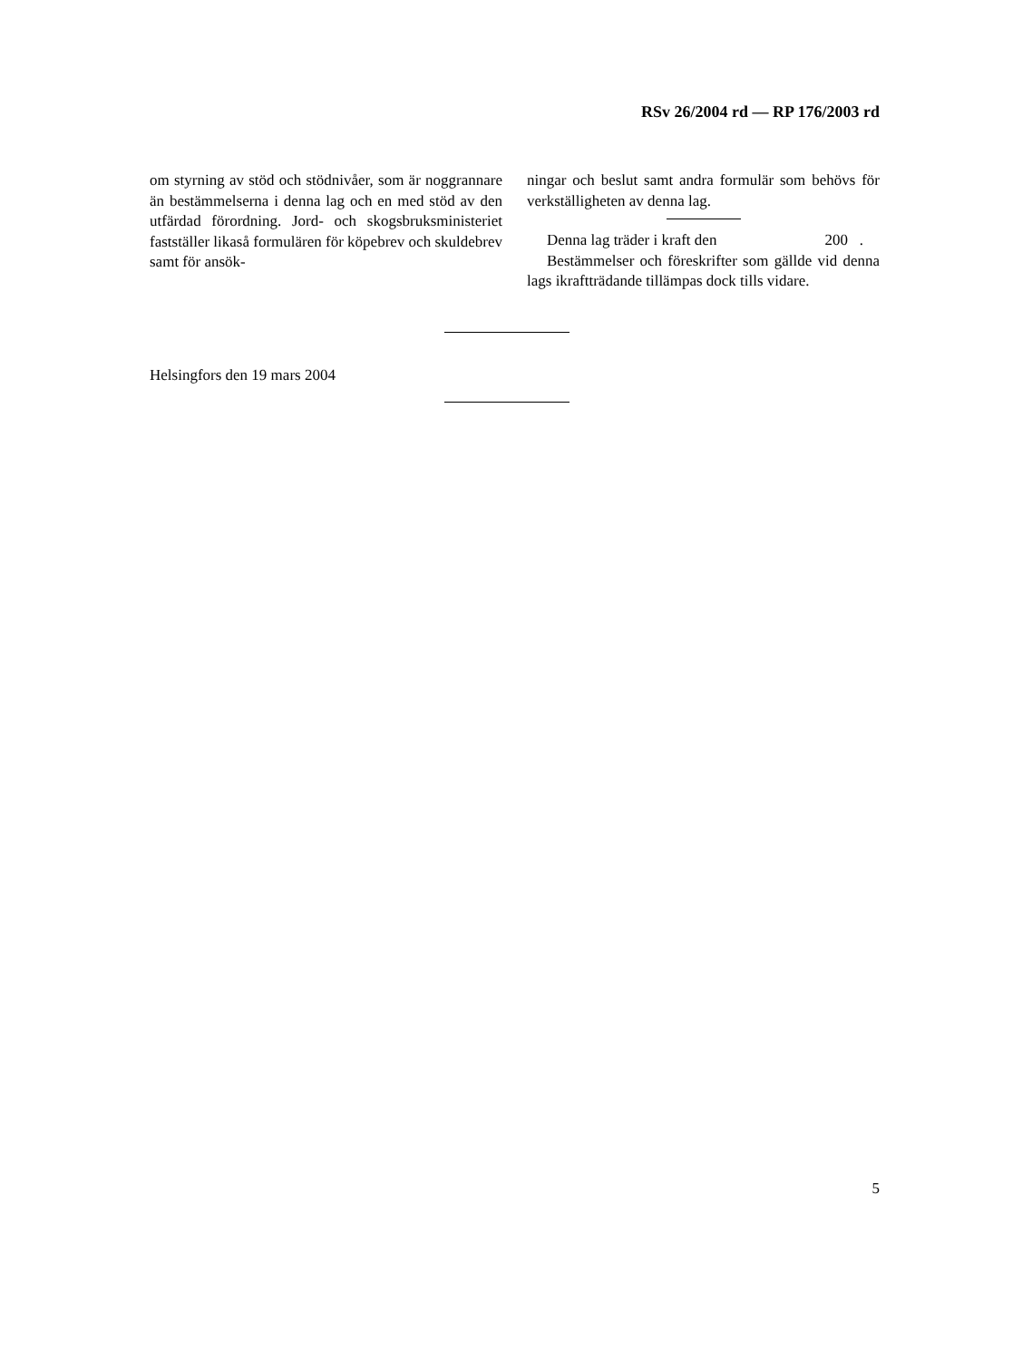RSv 26/2004 rd — RP 176/2003 rd
om styrning av stöd och stödnivåer, som är noggrannare än bestämmelserna i denna lag och en med stöd av den utfärdad förordning. Jord- och skogsbruksministeriet fastställer likaså formulären för köpebrev och skuldebrev samt för ansök-
ningar och beslut samt andra formulär som behövs för verkställigheten av denna lag.
Denna lag träder i kraft den 200 .
Bestämmelser och föreskrifter som gällde vid denna lags ikraftträdande tillämpas dock tills vidare.
Helsingfors den 19 mars 2004
5